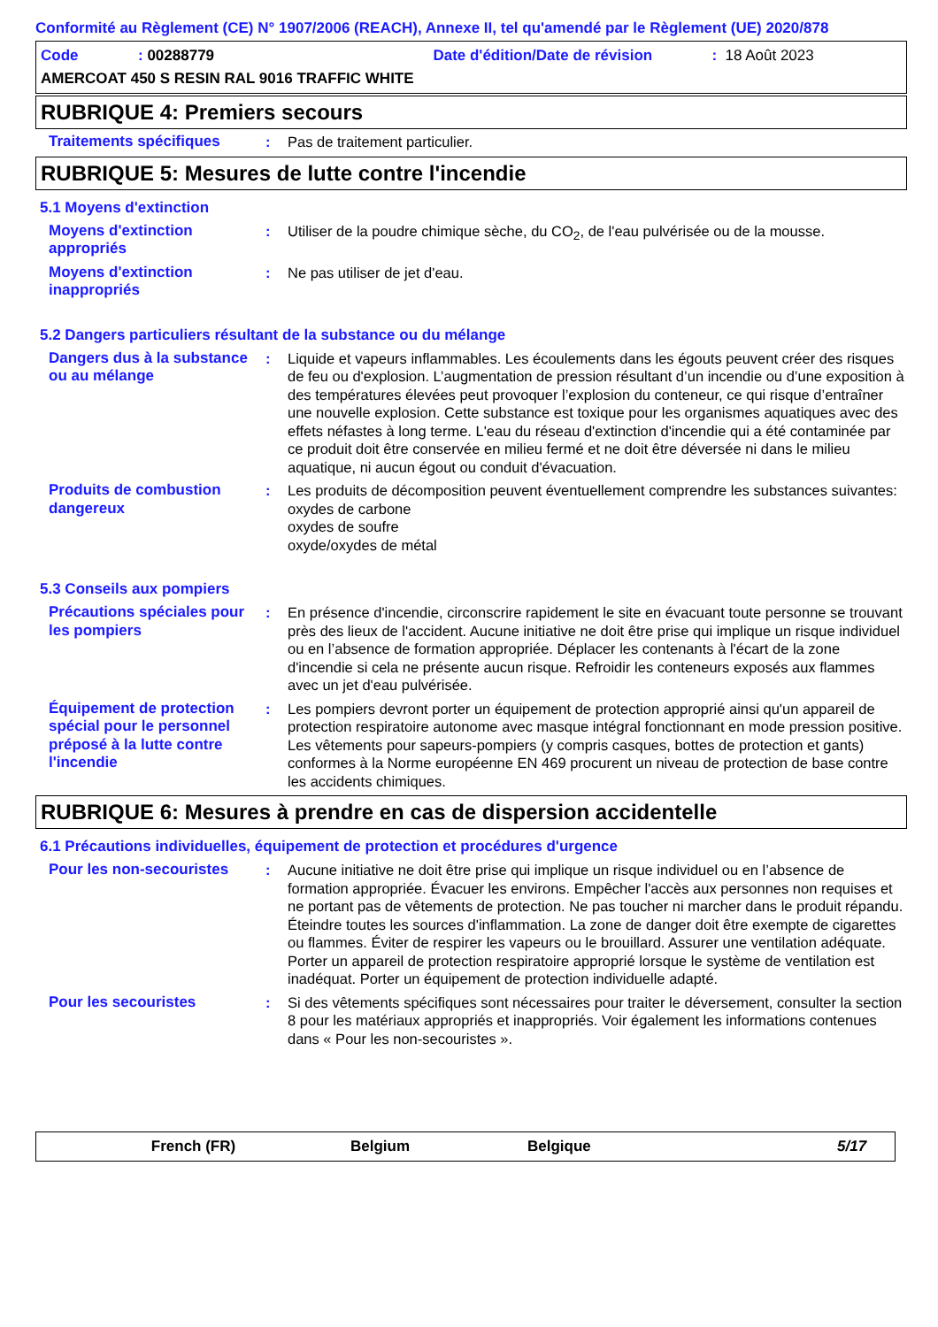Conformité au Règlement (CE) N° 1907/2006 (REACH), Annexe II, tel qu'amendé par le Règlement (UE) 2020/878
Code: 00288779 Date d'édition/Date de révision: 18 Août 2023
AMERCOAT 450 S RESIN RAL 9016 TRAFFIC WHITE
RUBRIQUE 4: Premiers secours
Traitements spécifiques : Pas de traitement particulier.
RUBRIQUE 5: Mesures de lutte contre l'incendie
5.1 Moyens d'extinction
Moyens d'extinction appropriés
: Utiliser de la poudre chimique sèche, du CO<sub>2</sub>, de l'eau pulvérisée ou de la mousse.
Moyens d'extinction inappropriés
: Ne pas utiliser de jet d'eau.
5.2 Dangers particuliers résultant de la substance ou du mélange
Dangers dus à la substance ou au mélange
: Liquide et vapeurs inflammables. Les écoulements dans les égouts peuvent créer des risques de feu ou d'explosion. L’augmentation de pression résultant d’un incendie ou d’une exposition à des températures élevées peut provoquer l’explosion du conteneur, ce qui risque d’entraîner une nouvelle explosion. Cette substance est toxique pour les organismes aquatiques avec des effets néfastes à long terme. L'eau du réseau d'extinction d'incendie qui a été contaminée par ce produit doit être conservée en milieu fermé et ne doit être déversée ni dans le milieu aquatique, ni aucun égout ou conduit d'évacuation.
Produits de combustion dangereux
: Les produits de décomposition peuvent éventuellement comprendre les substances suivantes:
oxydes de carbone
oxydes de soufre
oxyde/oxydes de métal
5.3 Conseils aux pompiers
Précautions spéciales pour les pompiers
: En présence d'incendie, circonscrire rapidement le site en évacuant toute personne se trouvant près des lieux de l'accident. Aucune initiative ne doit être prise qui implique un risque individuel ou en l’absence de formation appropriée. Déplacer les contenants à l'écart de la zone d'incendie si cela ne présente aucun risque. Refroidir les conteneurs exposés aux flammes avec un jet d'eau pulvérisée.
Équipement de protection spécial pour le personnel préposé à la lutte contre l'incendie
: Les pompiers devront porter un équipement de protection approprié ainsi qu'un appareil de protection respiratoire autonome avec masque intégral fonctionnant en mode pression positive. Les vêtements pour sapeurs-pompiers (y compris casques, bottes de protection et gants) conformes à la Norme européenne EN 469 procurent un niveau de protection de base contre les accidents chimiques.
RUBRIQUE 6: Mesures à prendre en cas de dispersion accidentelle
6.1 Précautions individuelles, équipement de protection et procédures d'urgence
Pour les non-secouristes : Aucune initiative ne doit être prise qui implique un risque individuel ou en l’absence de formation appropriée. Évacuer les environs. Empêcher l'accès aux personnes non requises et ne portant pas de vêtements de protection. Ne pas toucher ni marcher dans le produit répandu. Éteindre toutes les sources d'inflammation. La zone de danger doit être exempte de cigarettes ou flammes. Éviter de respirer les vapeurs ou le brouillard. Assurer une ventilation adéquate. Porter un appareil de protection respiratoire approprié lorsque le système de ventilation est inadéquat. Porter un équipement de protection individuelle adapté.
Pour les secouristes : Si des vêtements spécifiques sont nécessaires pour traiter le déversement, consulter la section 8 pour les matériaux appropriés et inappropriés. Voir également les informations contenues dans « Pour les non-secouristes ».
French (FR) Belgium Belgique 5/17